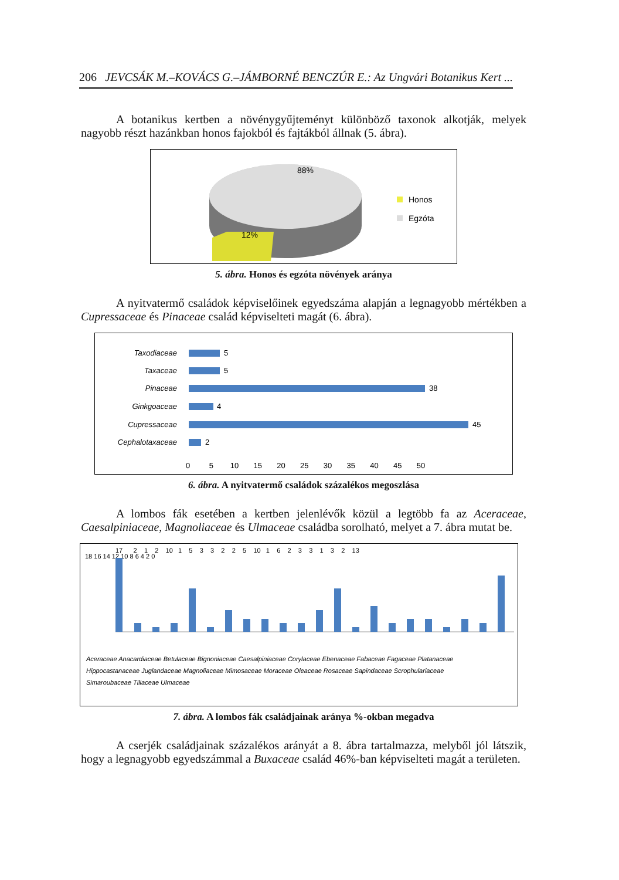206 JEVCSÁK M.–KOVÁCS G.–JÁMBORNÉ BENCZÚR E.: Az Ungvári Botanikus Kert ...
A botanikus kertben a növénygyűjteményt különböző taxonok alkotják, melyek nagyobb részt hazánkban honos fajokból és fajtákból állnak (5. ábra).
88%
12%
Honos
Egzóta
5. ábra. Honos és egzóta növények aránya
A nyitvatermő családok képviselőinek egyedszáma alapján a legnagyobb mértékben a Cupressaceae és Pinaceae család képviselteti magát (6. ábra).
Taxodiaceae
Taxaceae
Pinaceae
Ginkgoaceae
Cupressaceae
Cephalotaxaceae
5
5
38
4
45
2
0 5 10 15 20 25 30 35 40 45 50
6. ábra. A nyitvatermő családok százalékos megoszlása
A lombos fák esetében a kertben jelenlévők közül a legtöbb fa az Aceraceae, Caesalpiniaceae, Magnoliaceae és Ulmaceae családba sorolható, melyet a 7. ábra mutat be.
18 16 14 12 10 8 6 4 2 0
17 2 1 2 10 1 5 3 3 2 2 5 10 1 6 2 3 3 1 3 2 13
Aceraceae Anacardiaceae Betulaceae Bignoniaceae Caesalpiniaceae Corylaceae Ebenaceae Fabaceae Fagaceae Platanaceae
Hippocastanaceae Juglandaceae Magnoliaceae Mimosaceae Moraceae Oleaceae Rosaceae Sapindaceae Scrophulariaceae
Simaroubaceae Tiliaceae Ulmaceae
7. ábra. A lombos fák családjainak aránya %-okban megadva
A cserjék családjainak százalékos arányát a 8. ábra tartalmazza, melyből jól látszik, hogy a legnagyobb egyedszámmal a Buxaceae család 46%-ban képviselteti magát a területen.